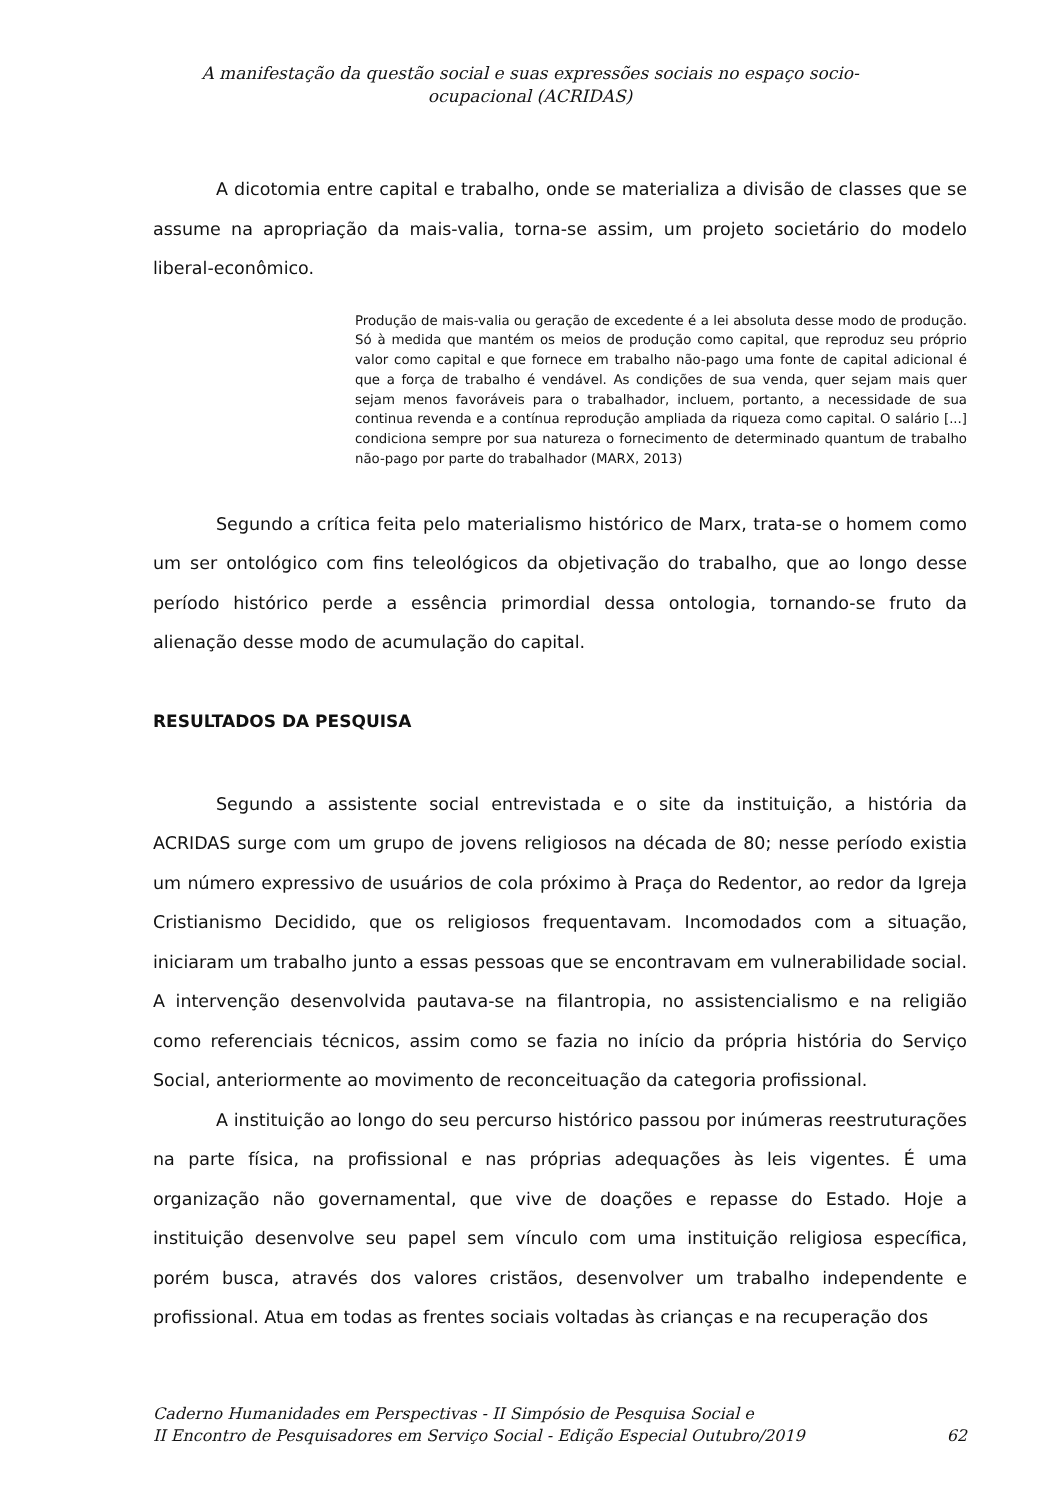A manifestação da questão social e suas expressões sociais no espaço socio-ocupacional (ACRIDAS)
A dicotomia entre capital e trabalho, onde se materializa a divisão de classes que se assume na apropriação da mais-valia, torna-se assim, um projeto societário do modelo liberal-econômico.
Produção de mais-valia ou geração de excedente é a lei absoluta desse modo de produção. Só à medida que mantém os meios de produção como capital, que reproduz seu próprio valor como capital e que fornece em trabalho não-pago uma fonte de capital adicional é que a força de trabalho é vendável. As condições de sua venda, quer sejam mais quer sejam menos favoráveis para o trabalhador, incluem, portanto, a necessidade de sua continua revenda e a contínua reprodução ampliada da riqueza como capital. O salário [...] condiciona sempre por sua natureza o fornecimento de determinado quantum de trabalho não-pago por parte do trabalhador (MARX, 2013)
Segundo a crítica feita pelo materialismo histórico de Marx, trata-se o homem como um ser ontológico com fins teleológicos da objetivação do trabalho, que ao longo desse período histórico perde a essência primordial dessa ontologia, tornando-se fruto da alienação desse modo de acumulação do capital.
RESULTADOS DA PESQUISA
Segundo a assistente social entrevistada e o site da instituição, a história da ACRIDAS surge com um grupo de jovens religiosos na década de 80; nesse período existia um número expressivo de usuários de cola próximo à Praça do Redentor, ao redor da Igreja Cristianismo Decidido, que os religiosos frequentavam. Incomodados com a situação, iniciaram um trabalho junto a essas pessoas que se encontravam em vulnerabilidade social. A intervenção desenvolvida pautava-se na filantropia, no assistencialismo e na religião como referenciais técnicos, assim como se fazia no início da própria história do Serviço Social, anteriormente ao movimento de reconceituação da categoria profissional.
A instituição ao longo do seu percurso histórico passou por inúmeras reestruturações na parte física, na profissional e nas próprias adequações às leis vigentes. É uma organização não governamental, que vive de doações e repasse do Estado. Hoje a instituição desenvolve seu papel sem vínculo com uma instituição religiosa específica, porém busca, através dos valores cristãos, desenvolver um trabalho independente e profissional. Atua em todas as frentes sociais voltadas às crianças e na recuperação dos
Caderno Humanidades em Perspectivas - II Simpósio de Pesquisa Social e
II Encontro de Pesquisadores em Serviço Social - Edição Especial Outubro/2019 62